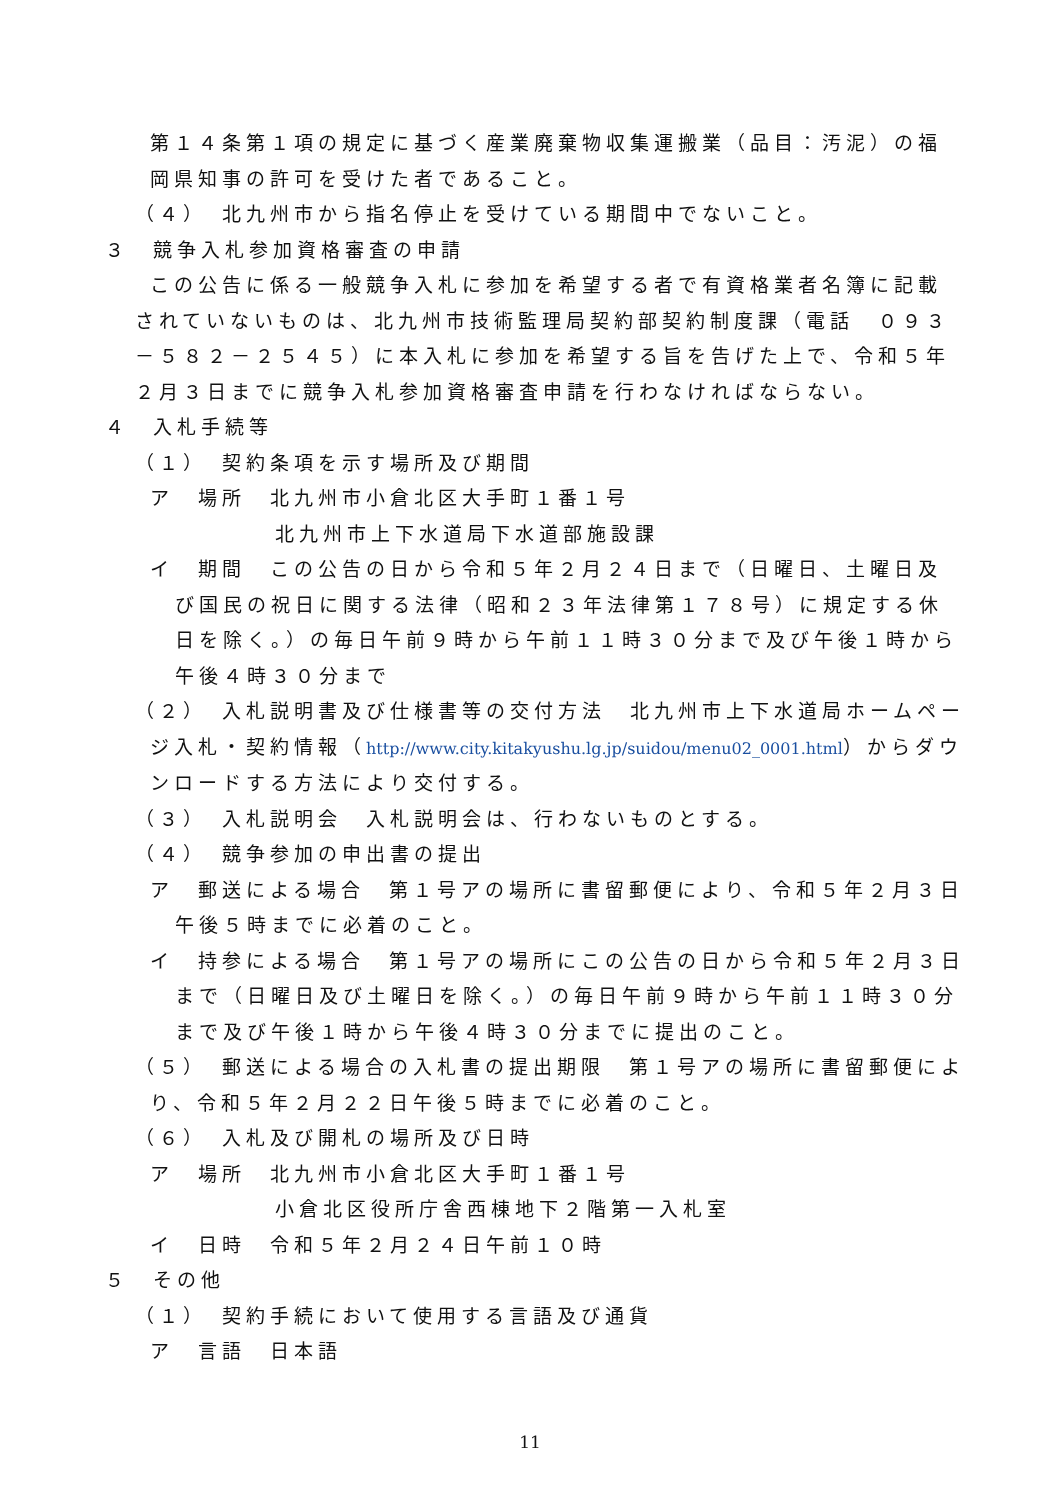第１４条第１項の規定に基づく産業廃棄物収集運搬業（品目：汚泥）の福岡県知事の許可を受けた者であること。
（４）　北九州市から指名停止を受けている期間中でないこと。
３　競争入札参加資格審査の申請
この公告に係る一般競争入札に参加を希望する者で有資格業者名簿に記載されていないものは、北九州市技術監理局契約部契約制度課（電話　０９３－５８２－２５４５）に本入札に参加を希望する旨を告げた上で、令和５年２月３日までに競争入札参加資格審査申請を行わなければならない。
４　入札手続等
（１）　契約条項を示す場所及び期間
ア　場所　北九州市小倉北区大手町１番１号
北九州市上下水道局下水道部施設課
イ　期間　この公告の日から令和５年２月２４日まで（日曜日、土曜日及び国民の祝日に関する法律（昭和２３年法律第１７８号）に規定する休日を除く。）の毎日午前９時から午前１１時３０分まで及び午後１時から午後４時３０分まで
（２）　入札説明書及び仕様書等の交付方法　北九州市上下水道局ホームページ入札・契約情報（http://www.city.kitakyushu.lg.jp/suidou/menu02_0001.html）からダウンロードする方法により交付する。
（３）　入札説明会　入札説明会は、行わないものとする。
（４）　競争参加の申出書の提出
ア　郵送による場合　第１号アの場所に書留郵便により、令和５年２月３日午後５時までに必着のこと。
イ　持参による場合　第１号アの場所にこの公告の日から令和５年２月３日まで（日曜日及び土曜日を除く。）の毎日午前９時から午前１１時３０分まで及び午後１時から午後４時３０分までに提出のこと。
（５）　郵送による場合の入札書の提出期限　第１号アの場所に書留郵便により、令和５年２月２２日午後５時までに必着のこと。
（６）　入札及び開札の場所及び日時
ア　場所　北九州市小倉北区大手町１番１号
小倉北区役所庁舎西棟地下２階第一入札室
イ　日時　令和５年２月２４日午前１０時
５　その他
（１）　契約手続において使用する言語及び通貨
ア　言語　日本語
11